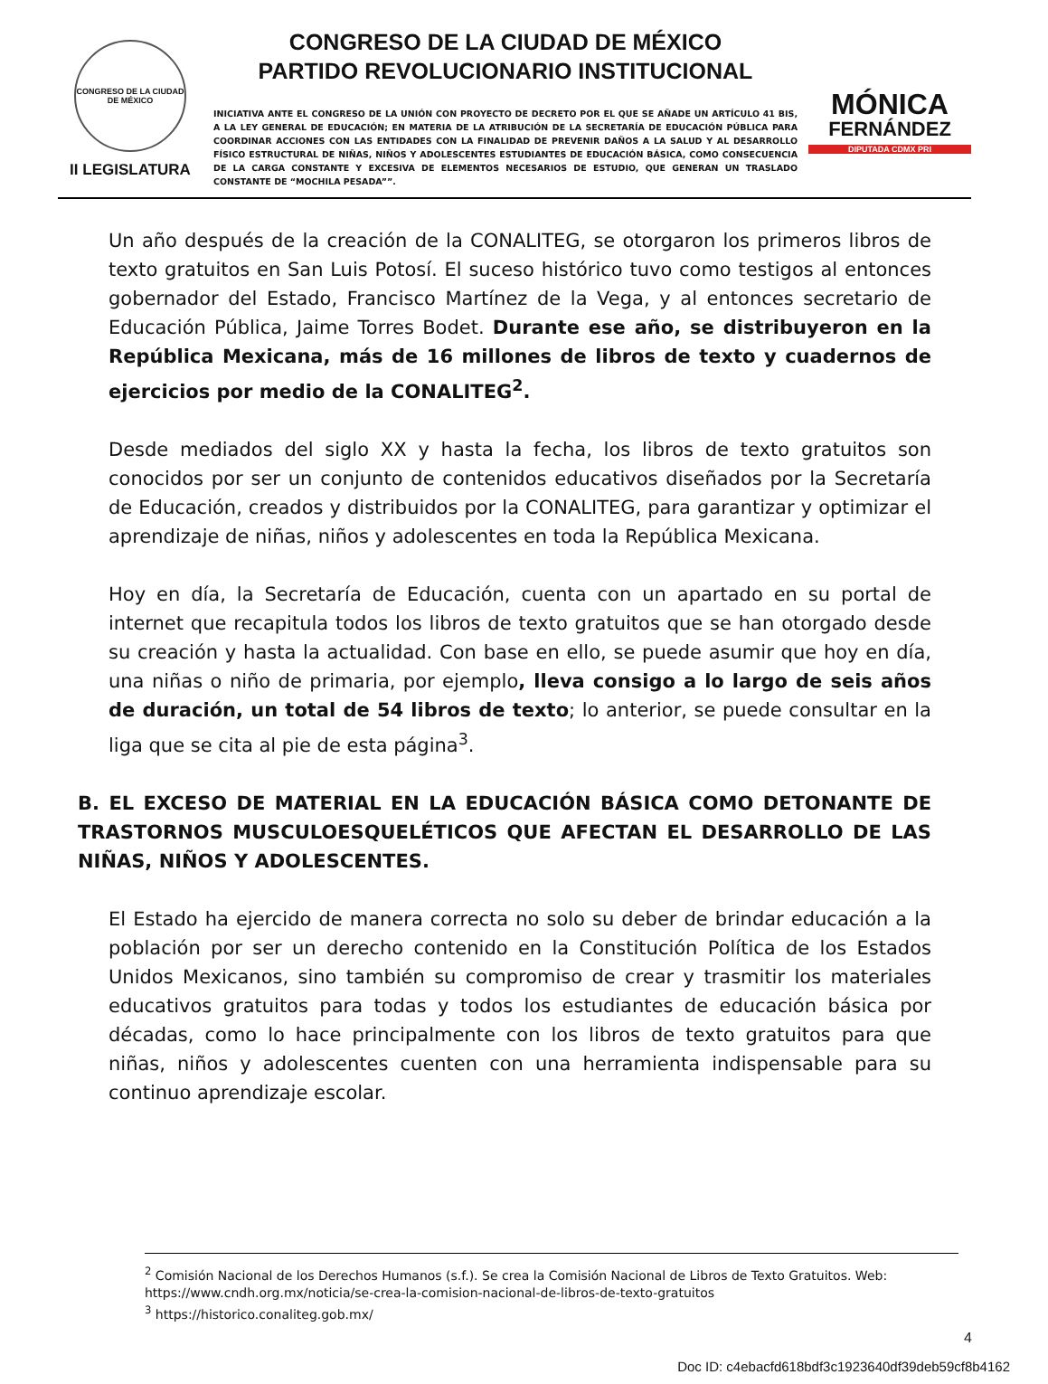CONGRESO DE LA CIUDAD DE MÉXICO
II LEGISLATURA
CONGRESO DE LA CIUDAD DE MÉXICO
PARTIDO REVOLUCIONARIO INSTITUCIONAL
INICIATIVA ANTE EL CONGRESO DE LA UNIÓN CON PROYECTO DE DECRETO POR EL QUE SE AÑADE UN ARTÍCULO 41 BIS, A LA LEY GENERAL DE EDUCACIÓN; EN MATERIA DE LA ATRIBUCIÓN DE LA SECRETARÍA DE EDUCACIÓN PÚBLICA PARA COORDINAR ACCIONES CON LAS ENTIDADES CON LA FINALIDAD DE PREVENIR DAÑOS A LA SALUD Y AL DESARROLLO FÍSICO ESTRUCTURAL DE NIÑAS, NIÑOS Y ADOLESCENTES ESTUDIANTES DE EDUCACIÓN BÁSICA, COMO CONSECUENCIA DE LA CARGA CONSTANTE Y EXCESIVA DE ELEMENTOS NECESARIOS DE ESTUDIO, QUE GENERAN UN TRASLADO CONSTANTE DE “MOCHILA PESADA””.
MÓNICA
FERNÁNDEZ
DIPUTADA CDMX PRI
Un año después de la creación de la CONALITEG, se otorgaron los primeros libros de texto gratuitos en San Luis Potosí. El suceso histórico tuvo como testigos al entonces gobernador del Estado, Francisco Martínez de la Vega, y al entonces secretario de Educación Pública, Jaime Torres Bodet. Durante ese año, se distribuyeron en la República Mexicana, más de 16 millones de libros de texto y cuadernos de ejercicios por medio de la CONALITEG<sup>2</sup>.
Desde mediados del siglo XX y hasta la fecha, los libros de texto gratuitos son conocidos por ser un conjunto de contenidos educativos diseñados por la Secretaría de Educación, creados y distribuidos por la CONALITEG, para garantizar y optimizar el aprendizaje de niñas, niños y adolescentes en toda la República Mexicana.
Hoy en día, la Secretaría de Educación, cuenta con un apartado en su portal de internet que recapitula todos los libros de texto gratuitos que se han otorgado desde su creación y hasta la actualidad. Con base en ello, se puede asumir que hoy en día, una niñas o niño de primaria, por ejemplo, lleva consigo a lo largo de seis años de duración, un total de 54 libros de texto; lo anterior, se puede consultar en la liga que se cita al pie de esta página<sup>3</sup>.
B. EL EXCESO DE MATERIAL EN LA EDUCACIÓN BÁSICA COMO DETONANTE DE TRASTORNOS MUSCULOESQUELÉTICOS QUE AFECTAN EL DESARROLLO DE LAS NIÑAS, NIÑOS Y ADOLESCENTES.
El Estado ha ejercido de manera correcta no solo su deber de brindar educación a la población por ser un derecho contenido en la Constitución Política de los Estados Unidos Mexicanos, sino también su compromiso de crear y trasmitir los materiales educativos gratuitos para todas y todos los estudiantes de educación básica por décadas, como lo hace principalmente con los libros de texto gratuitos para que niñas, niños y adolescentes cuenten con una herramienta indispensable para su continuo aprendizaje escolar.
<sup>2</sup> Comisión Nacional de los Derechos Humanos (s.f.). Se crea la Comisión Nacional de Libros de Texto Gratuitos. Web: https://www.cndh.org.mx/noticia/se-crea-la-comision-nacional-de-libros-de-texto-gratuitos
<sup>3</sup> https://historico.conaliteg.gob.mx/
4
Doc ID: c4ebacfd618bdf3c1923640df39deb59cf8b4162